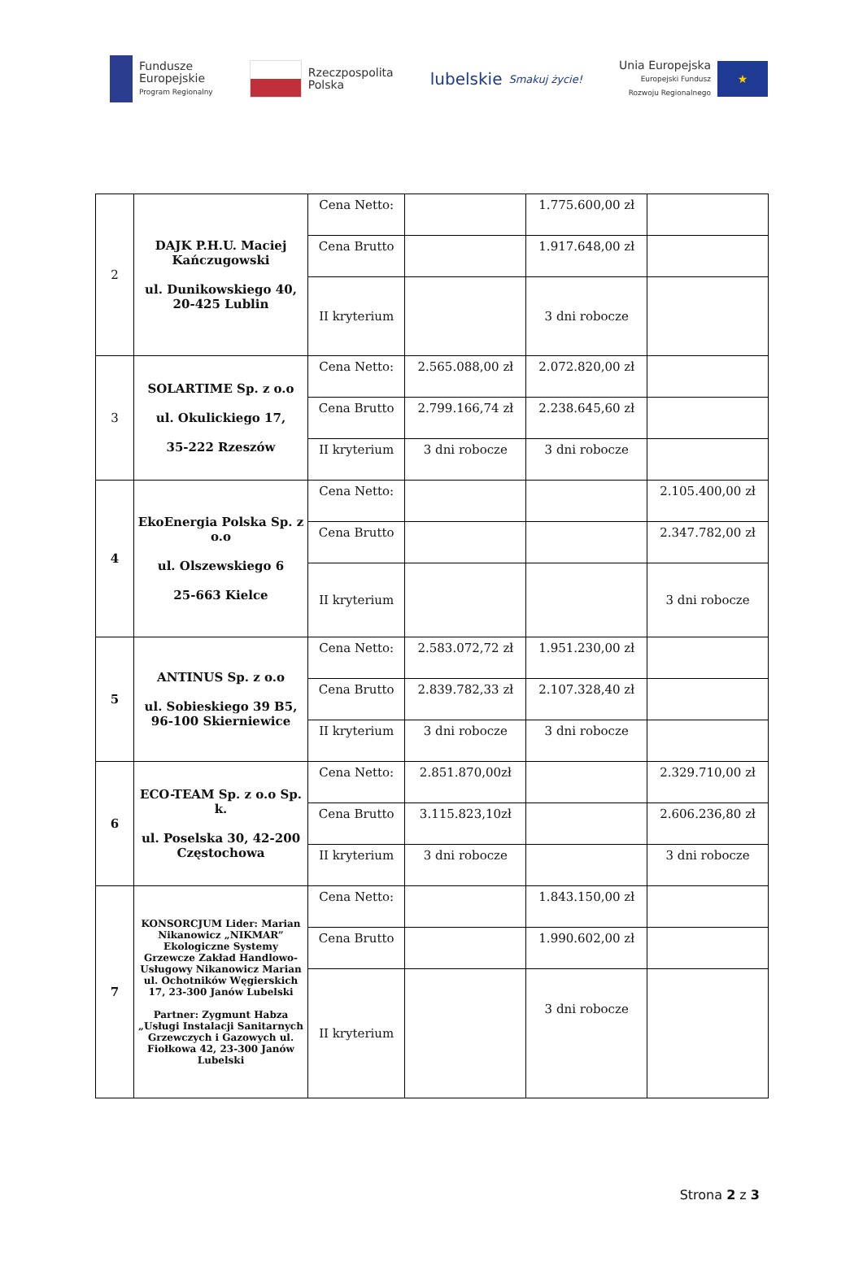Fundusze
Europejskie
Program Regionalny
Rzeczpospolita
Polska
lubelskie
Smakuj życie!
Unia Europejska
Europejski Fundusz
Rozwoju Regionalnego
★
| 2 | DAJK P.H.U. Maciej Kańczugowski ul. Dunikowskiego 40, 20-425 Lublin | Cena Netto: | | 1.775.600,00 zł | |
| | | Cena Brutto | | 1.917.648,00 zł | |
| | | II kryterium | | 3 dni robocze | |
| 3 | SOLARTIME Sp. z o.o ul. Okulickiego 17, 35-222 Rzeszów | Cena Netto: | 2.565.088,00 zł | 2.072.820,00 zł | |
| | | Cena Brutto | 2.799.166,74 zł | 2.238.645,60 zł | |
| | | II kryterium | 3 dni robocze | 3 dni robocze | |
| 4 | EkoEnergia Polska Sp. z o.o ul. Olszewskiego 6 25-663 Kielce | Cena Netto: | | | 2.105.400,00 zł |
| | | Cena Brutto | | | 2.347.782,00 zł |
| | | II kryterium | | | 3 dni robocze |
| 5 | ANTINUS Sp. z o.o ul. Sobieskiego 39 B5, 96-100 Skierniewice | Cena Netto: | 2.583.072,72 zł | 1.951.230,00 zł | |
| | | Cena Brutto | 2.839.782,33 zł | 2.107.328,40 zł | |
| | | II kryterium | 3 dni robocze | 3 dni robocze | |
| 6 | ECO-TEAM Sp. z o.o Sp. k. ul. Poselska 30, 42-200 Częstochowa | Cena Netto: | 2.851.870,00zł | | 2.329.710,00 zł |
| | | Cena Brutto | 3.115.823,10zł | | 2.606.236,80 zł |
| | | II kryterium | 3 dni robocze | | 3 dni robocze |
| 7 | KONSORCJUM Lider: Marian Nikanowicz „NIKMAR” Ekologiczne Systemy Grzewcze Zakład Handlowo-Usługowy Nikanowicz Marian ul. Ochotników Węgierskich 17, 23-300 Janów Lubelski Partner: Zygmunt Habza „Usługi Instalacji Sanitarnych Grzewczych i Gazowych ul. Fiołkowa 42, 23-300 Janów Lubelski | Cena Netto: | | 1.843.150,00 zł | |
| | | Cena Brutto | | 1.990.602,00 zł | |
| | | II kryterium | | 3 dni robocze | |
Strona 2 z 3